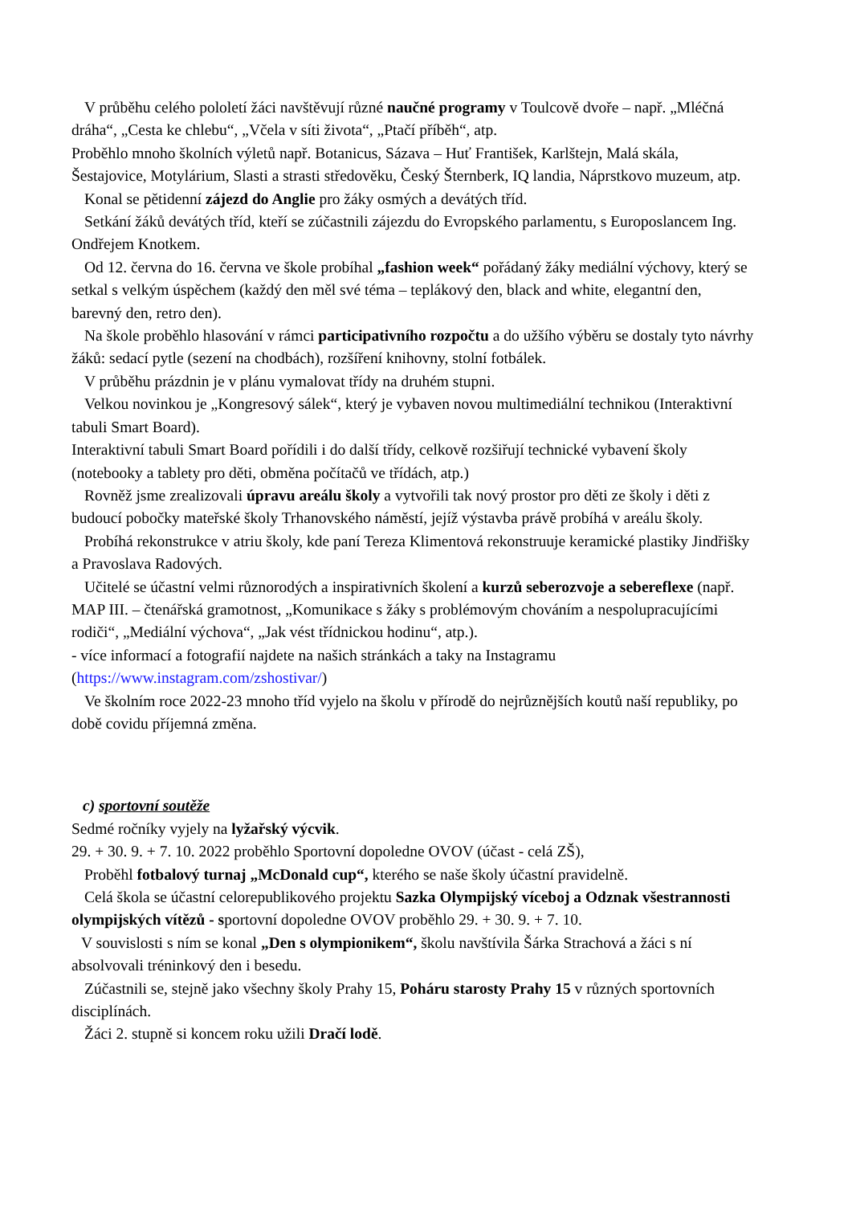V průběhu celého pololetí žáci navštěvují různé naučné programy v Toulcově dvoře – např. „Mléčná dráha“, „Cesta ke chlebu“, „Včela v síti života“, „Ptačí příběh“, atp.
Proběhlo mnoho školních výletů např. Botanicus, Sázava – Huť František, Karlštejn, Malá skála, Šestajovice, Motylárium, Slasti a strasti středověku, Český Šternberk, IQ landia, Náprstkovo muzeum, atp.
Konal se pětidenní zájezd do Anglie pro žáky osmých a devátých tříd.
Setkání žáků devátých tříd, kteří se zúčastnili zájezdu do Evropského parlamentu, s Europoslancem Ing. Ondřejem Knotkem.
Od 12. června do 16. června ve škole probíhal „fashion week“ pořádaný žáky mediální výchovy, který se setkal s velkým úspěchem (každý den měl své téma – teplákový den, black and white, elegantní den, barevný den, retro den).
Na škole proběhlo hlasování v rámci participativního rozpočtu a do užšího výběru se dostaly tyto návrhy žáků: sedací pytle (sezení na chodbách), rozšíření knihovny, stolní fotbálek.
V průběhu prázdnin je v plánu vymalovat třídy na druhém stupni.
Velkou novinkou je „Kongresový sálek“, který je vybaven novou multimediální technikou (Interaktivní tabuli Smart Board).
Interaktivní tabuli Smart Board pořídili i do další třídy, celkově rozšiřují technické vybavení školy (notebooky a tablety pro děti, obměna počítačů ve třídách, atp.)
Rovněž jsme zrealizovali úpravu areálu školy a vytvořili tak nový prostor pro děti ze školy i děti z budoucí pobočky mateřské školy Trhanovského náměstí, jejíž výstavba právě probíhá v areálu školy.
Probíhá rekonstrukce v atriu školy, kde paní Tereza Klimentová rekonstruuje keramické plastiky Jindřišky a Pravoslava Radových.
Učitelé se účastní velmi různorodých a inspirativních školení a kurzů seberozvoje a sebereflexe (např. MAP III. – čtenářská gramotnost, „Komunikace s žáky s problémovým chováním a nespolupracujícími rodiči“, „Mediální výchova“, „Jak vést třídnickou hodinu“, atp.).
- více informací a fotografií najdete na našich stránkách a taky na Instagramu (https://www.instagram.com/zshostivar/)
Ve školním roce 2022-23 mnoho tříd vyjelo na školu v přírodě do nejrůznějších koutů naší republiky, po době covidu příjemná změna.
c) sportovní soutěže
Sedmé ročníky vyjely na lyžařský výcvik.
29. + 30. 9. + 7. 10. 2022 proběhlo Sportovní dopoledne OVOV (účast - celá ZŠ),
Proběhl fotbalový turnaj „McDonald cup“, kterého se naše školy účastní pravidelně.
Celá škola se účastní celorepublikového projektu Sazka Olympijský víceboj a Odznak všestrannosti olympijských vítězů - sportovní dopoledne OVOV proběhlo 29. + 30. 9. + 7. 10.
V souvislosti s ním se konal „Den s olympionikem“, školu navštívila Šárka Strachová a žáci s ní absolvovali tréninkový den i besedu.
Zúčastnili se, stejně jako všechny školy Prahy 15, Poháru starosty Prahy 15 v různých sportovních disciplínách.
Žáci 2. stupně si koncem roku užili Dračí lodě.